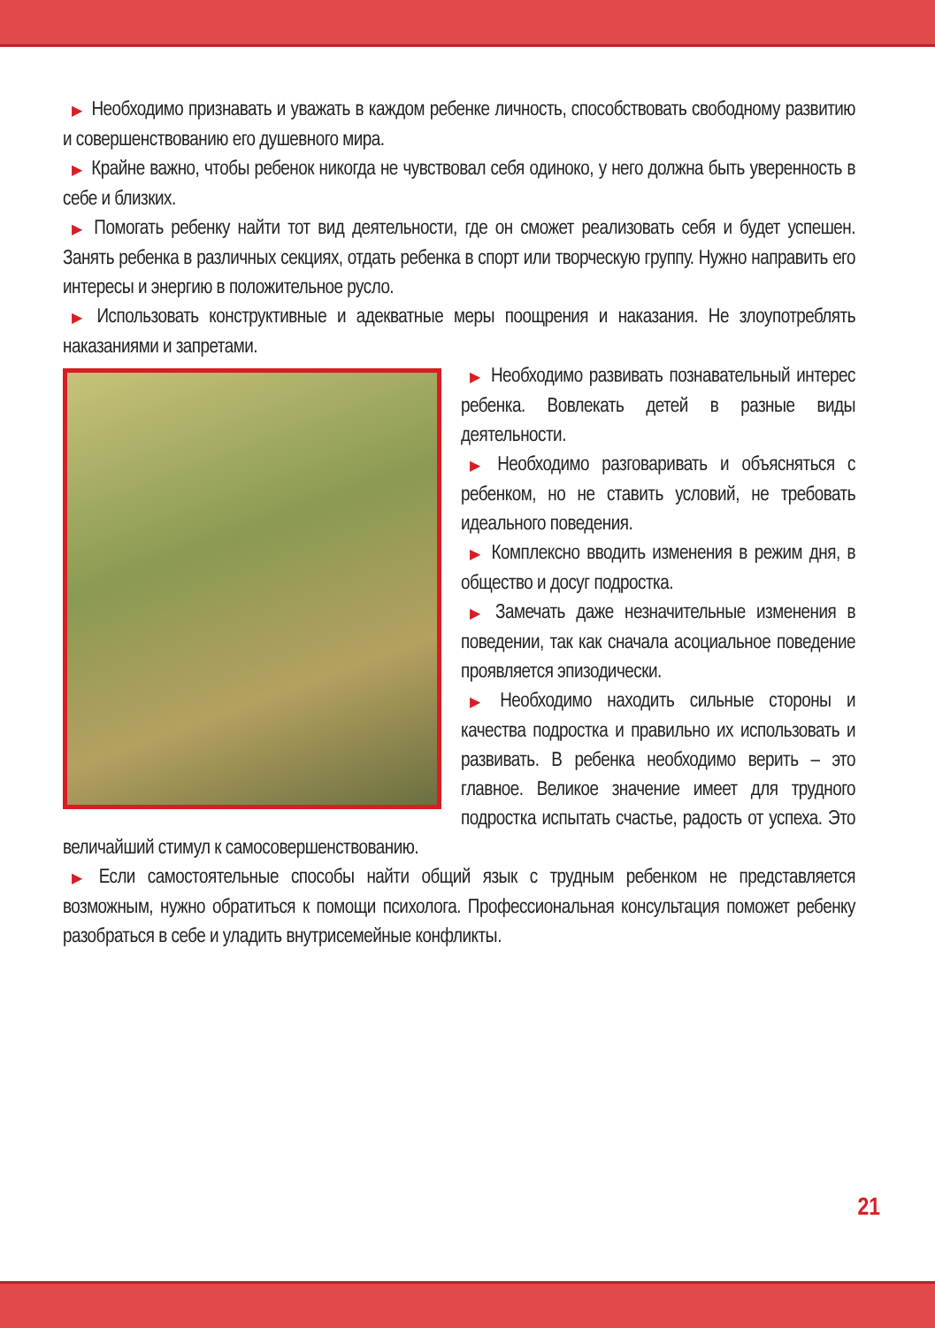▶ Необходимо признавать и уважать в каждом ребенке личность, способствовать свободному развитию и совершенствованию его душевного мира.
▶ Крайне важно, чтобы ребенок никогда не чувствовал себя одиноко, у него должна быть уверенность в себе и близких.
▶ Помогать ребенку найти тот вид деятельности, где он сможет реализовать себя и будет успешен. Занять ребенка в различных секциях, отдать ребенка в спорт или творческую группу. Нужно направить его интересы и энергию в положительное русло.
▶ Использовать конструктивные и адекватные меры поощрения и наказания. Не злоупотреблять наказаниями и запретами.
▶ Необходимо развивать познавательный интерес ребенка. Вовлекать детей в разные виды деятельности.
▶ Необходимо разговаривать и объясняться с ребенком, но не ставить условий, не требовать идеального поведения.
▶ Комплексно вводить изменения в режим дня, в общество и досуг подростка.
▶ Замечать даже незначительные изменения в поведении, так как сначала асоциальное поведение проявляется эпизодически.
▶ Необходимо находить сильные стороны и качества подростка и правильно их использовать и развивать. В ребенка необходимо верить – это главное. Великое значение имеет для трудного подростка испытать счастье, радость от успеха. Это величайший стимул к самосовершенствованию.
▶ Если самостоятельные способы найти общий язык с трудным ребенком не представляется возможным, нужно обратиться к помощи психолога. Профессиональная консультация поможет ребенку разобраться в себе и уладить внутрисемейные конфликты.
21